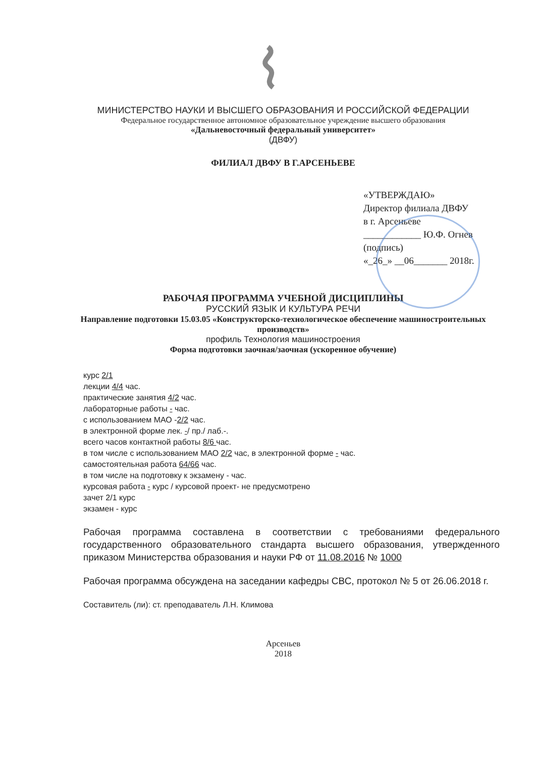МИНИСТЕРСТВО НАУКИ И ВЫСШЕГО ОБРАЗОВАНИЯ И РОССИЙСКОЙ ФЕДЕРАЦИИ
Федеральное государственное автономное образовательное учреждение высшего образования
«Дальневосточный федеральный университет»
(ДВФУ)
ФИЛИАЛ ДВФУ В Г.АРСЕНЬЕВЕ
«УТВЕРЖДАЮ»
Директор филиала ДВФУ
в г. Арсеньеве
____________ Ю.Ф. Огнев
(подпись)
«_26_» __06_______ 2018г.
РАБОЧАЯ ПРОГРАММА УЧЕБНОЙ ДИСЦИПЛИНЫ
РУССКИЙ ЯЗЫК И КУЛЬТУРА РЕЧИ
Направление подготовки 15.03.05 «Конструкторско-технологическое обеспечение машиностроительных производств»
профиль Технология машиностроения
Форма подготовки заочная/заочная (ускоренное обучение)
курс 2/1
лекции 4/4 час.
практические занятия 4/2 час.
лабораторные работы - час.
с использованием МАО -2/2 час.
в электронной форме лек. -/ пр./ лаб.-.
всего часов контактной работы 8/6 час.
в том числе с использованием МАО 2/2 час, в электронной форме - час.
самостоятельная работа 64/66 час.
в том числе на подготовку к экзамену - час.
курсовая работа - курс / курсовой проект- не предусмотрено
зачет 2/1 курс
экзамен - курс
Рабочая программа составлена в соответствии с требованиями федерального государственного образовательного стандарта высшего образования, утвержденного приказом Министерства образования и науки РФ от 11.08.2016 № 1000
Рабочая программа обсуждена на заседании кафедры СВС, протокол № 5 от 26.06.2018 г.
Составитель (ли): ст. преподаватель Л.Н. Климова
Арсеньев
2018